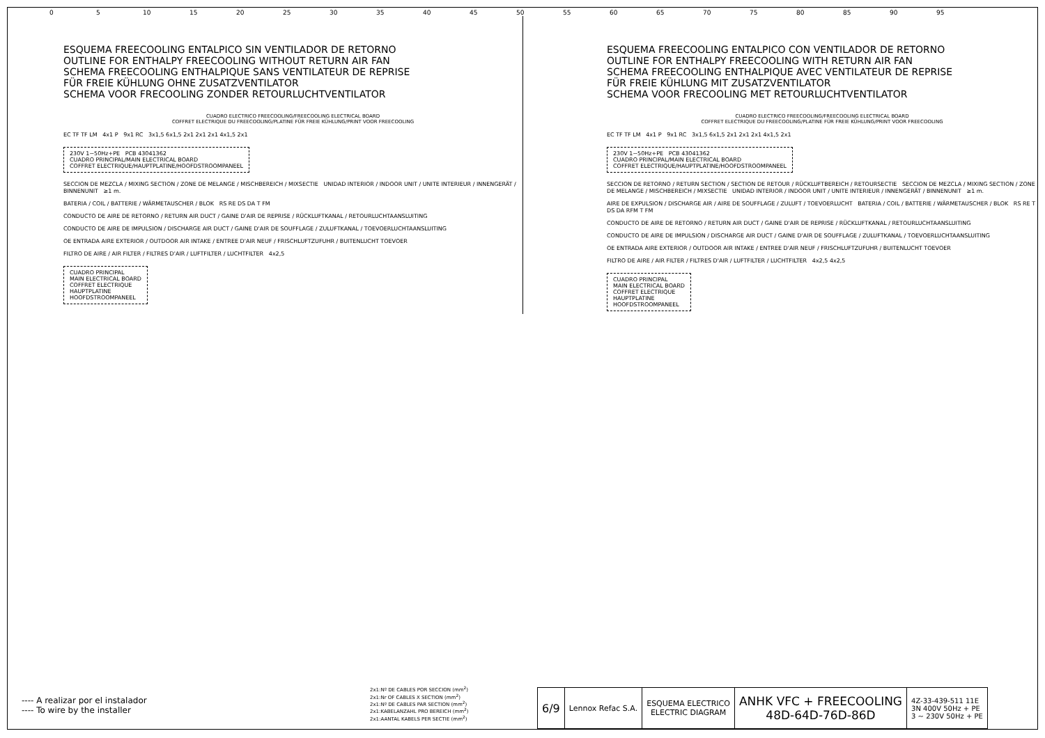0 5 10 15 20 25 30 35 40 45 50 55 60 65 70 75 80 85 90 95
ESQUEMA FREECOOLING ENTALPICO SIN VENTILADOR DE RETORNO
OUTLINE FOR ENTHALPY FREECOOLING WITHOUT RETURN AIR FAN
SCHEMA FREECOOLING ENTHALPIQUE SANS VENTILATEUR DE REPRISE
FÜR FREIE KÜHLUNG OHNE ZUSATZVENTILATOR
SCHEMA VOOR FRECOOLING ZONDER RETOURLUCHTVENTILATOR
CUADRO ELECTRICO FREECOOLING/FREECOOLING ELECTRICAL BOARD
COFFRET ELECTRIQUE DU FREECOOLING/PLATINE FÜR FREIE KÜHLUNG/PRINT VOOR FREECOOLING
EC TF TF LM 4x1 P 9x1 RC 3x1,5 6x1,5 2x1 2x1 2x1 4x1,5 2x1
230V 1~50Hz+PE PCB 43041362
CUADRO PRINCIPAL/MAIN ELECTRICAL BOARD
COFFRET ELECTRIQUE/HAUPTPLATINE/HOOFDSTROOMPANEEL
SECCION DE MEZCLA / MIXING SECTION / ZONE DE MELANGE / MISCHBEREICH / MIXSECTIE UNIDAD INTERIOR / INDOOR UNIT / UNITE INTERIEUR / INNENGERÄT / BINNENUNIT ≥1 m.
BATERIA / COIL / BATTERIE / WÄRMETAUSCHER / BLOK RS RE DS DA T FM
CONDUCTO DE AIRE DE RETORNO / RETURN AIR DUCT / GAINE D'AIR DE REPRISE / RÜCKLUFTKANAL / RETOURLUCHTAANSLUITING
CONDUCTO DE AIRE DE IMPULSION / DISCHARGE AIR DUCT / GAINE D'AIR DE SOUFFLAGE / ZULUFTKANAL / TOEVOERLUCHTAANSLUITING
OE ENTRADA AIRE EXTERIOR / OUTDOOR AIR INTAKE / ENTREE D'AIR NEUF / FRISCHLUFTZUFUHR / BUITENLUCHT TOEVOER
FILTRO DE AIRE / AIR FILTER / FILTRES D'AIR / LUFTFILTER / LUCHTFILTER 4x2,5
CUADRO PRINCIPAL
MAIN ELECTRICAL BOARD
COFFRET ELECTRIQUE
HAUPTPLATINE
HOOFDSTROOMPANEEL
ESQUEMA FREECOOLING ENTALPICO CON VENTILADOR DE RETORNO
OUTLINE FOR ENTHALPY FREECOOLING WITH RETURN AIR FAN
SCHEMA FREECOOLING ENTHALPIQUE AVEC VENTILATEUR DE REPRISE
FÜR FREIE KÜHLUNG MIT ZUSATZVENTILATOR
SCHEMA VOOR FRECOOLING MET RETOURLUCHTVENTILATOR
CUADRO ELECTRICO FREECOOLING/FREECOOLING ELECTRICAL BOARD
COFFRET ELECTRIQUE DU FREECOOLING/PLATINE FÜR FREIE KÜHLUNG/PRINT VOOR FREECOOLING
EC TF TF LM 4x1 P 9x1 RC 3x1,5 6x1,5 2x1 2x1 2x1 4x1,5 2x1
230V 1~50Hz+PE PCB 43041362
CUADRO PRINCIPAL/MAIN ELECTRICAL BOARD
COFFRET ELECTRIQUE/HAUPTPLATINE/HOOFDSTROOMPANEEL
SECCION DE RETORNO / RETURN SECTION / SECTION DE RETOUR / RÜCKLUFTBEREICH / RETOURSECTIE SECCION DE MEZCLA / MIXING SECTION / ZONE DE MELANGE / MISCHBEREICH / MIXSECTIE UNIDAD INTERIOR / INDOOR UNIT / UNITE INTERIEUR / INNENGERÄT / BINNENUNIT ≥1 m.
AIRE DE EXPULSION / DISCHARGE AIR / AIRE DE SOUFFLAGE / ZULUFT / TOEVOERLUCHT BATERIA / COIL / BATTERIE / WÄRMETAUSCHER / BLOK RS RE T DS DA RFM T FM
CONDUCTO DE AIRE DE RETORNO / RETURN AIR DUCT / GAINE D'AIR DE REPRISE / RÜCKLUFTKANAL / RETOURLUCHTAANSLUITING
CONDUCTO DE AIRE DE IMPULSION / DISCHARGE AIR DUCT / GAINE D'AIR DE SOUFFLAGE / ZULUFTKANAL / TOEVOERLUCHTAANSLUITING
OE ENTRADA AIRE EXTERIOR / OUTDOOR AIR INTAKE / ENTREE D'AIR NEUF / FRISCHLUFTZUFUHR / BUITENLUCHT TOEVOER
FILTRO DE AIRE / AIR FILTER / FILTRES D'AIR / LUFTFILTER / LUCHTFILTER 4x2,5 4x2,5
CUADRO PRINCIPAL
MAIN ELECTRICAL BOARD
COFFRET ELECTRIQUE
HAUPTPLATINE
HOOFDSTROOMPANEEL
---- A realizar por el instalador
---- To wire by the installer
2x1:Nº DE CABLES POR SECCION (mm<sup>2</sup>)
2x1:Nr OF CABLES X SECTION (mm<sup>2</sup>)
2x1:Nº DE CABLES PAR SECTION (mm<sup>2</sup>)
2x1:KABELANZAHL PRO BEREICH (mm<sup>2</sup>)
2x1:AANTAL KABELS PER SECTIE (mm<sup>2</sup>)
| 6/9 | Lennox Refac S.A. | ESQUEMA ELECTRICO ELECTRIC DIAGRAM | ANHK VFC + FREECOOLING 48D-64D-76D-86D | 4Z-33-439-511 11E 3N 400V 50Hz + PE 3 ~ 230V 50Hz + PE |